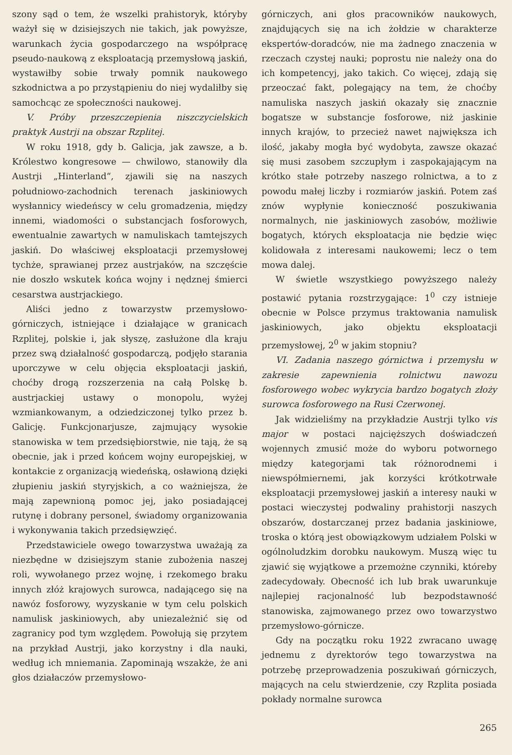szony sąd o tem, że wszelki prahistoryk, któryby ważył się w dzisiejszych nie takich, jak powyższe, warunkach życia gospodarczego na współpracę pseudo-naukową z eksploatacją przemysłową jaskiń, wystawiłby sobie trwały pomnik naukowego szkodnictwa a po przystąpieniu do niej wydaliłby się samochcąc ze społeczności naukowej.
V. Próby przeszczepienia niszczycielskich praktyk Austrji na obszar Rzplitej.
W roku 1918, gdy b. Galicja, jak zawsze, a b. Królestwo kongresowe — chwilowo, stanowiły dla Austrji „Hinterland“, zjawili się na naszych południowo-zachodnich terenach jaskiniowych wysłannicy wiedeńscy w celu gromadzenia, między innemi, wiadomości o substancjach fosforowych, ewentualnie zawartych w namuliskach tamtejszych jaskiń. Do właściwej eksploatacji przemysłowej tychże, sprawianej przez austrjaków, na szczęście nie doszło wskutek końca wojny i nędznej śmierci cesarstwa austrjackiego.
Aliści jedno z towarzystw przemysłowo-górniczych, istniejące i działające w granicach Rzplitej, polskie i, jak słyszę, zasłużone dla kraju przez swą działalność gospodarczą, podjęło starania uporczywe w celu objęcia eksploatacji jaskiń, choćby drogą rozszerzenia na całą Polskę b. austrjackiej ustawy o monopolu, wyżej wzmiankowanym, a odziedziczonej tylko przez b. Galicję. Funkcjonarjusze, zajmujący wysokie stanowiska w tem przedsiębiorstwie, nie tają, że są obecnie, jak i przed końcem wojny europejskiej, w kontakcie z organizacją wiedeńską, osławioną dzięki złupieniu jaskiń styryjskich, a co ważniejsza, że mają zapewnioną pomoc jej, jako posiadającej rutynę i dobrany personel, świadomy organizowania i wykonywania takich przedsięwzięć.
Przedstawiciele owego towarzystwa uważają za niezbędne w dzisiejszym stanie zubożenia naszej roli, wywołanego przez wojnę, i rzekomego braku innych złóż krajowych surowca, nadającego się na nawóz fosforowy, wyzyskanie w tym celu polskich namulisk jaskiniowych, aby uniezależnić się od zagranicy pod tym względem. Powołują się przytem na przykład Austrji, jako korzystny i dla nauki, według ich mniemania. Zapominają wszakże, że ani głos działaczów przemysłowo-
górniczych, ani głos pracowników naukowych, znajdujących się na ich żołdzie w charakterze ekspertów-doradców, nie ma żadnego znaczenia w rzeczach czystej nauki; poprostu nie należy ona do ich kompetencyj, jako takich. Co więcej, zdają się przeoczać fakt, polegający na tem, że choćby namuliska naszych jaskiń okazały się znacznie bogatsze w substancje fosforowe, niż jaskinie innych krajów, to przecież nawet największa ich ilość, jakaby mogła być wydobyta, zawsze okazać się musi zasobem szczupłym i zaspokajającym na krótko stałe potrzeby naszego rolnictwa, a to z powodu małej liczby i rozmiarów jaskiń. Potem zaś znów wypłynie konieczność poszukiwania normalnych, nie jaskiniowych zasobów, możliwie bogatych, których eksploatacja nie będzie więc kolidowała z interesami naukowemi; lecz o tem mowa dalej.
W świetle wszystkiego powyższego należy postawić pytania rozstrzygające: 1<sup>0</sup> czy istnieje obecnie w Polsce przymus traktowania namulisk jaskiniowych, jako objektu eksploatacji przemysłowej, 2<sup>0</sup> w jakim stopniu?
VI. Zadania naszego górnictwa i przemysłu w zakresie zapewnienia rolnictwu nawozu fosforowego wobec wykrycia bardzo bogatych złoży surowca fosforowego na Rusi Czerwonej.
Jak widzieliśmy na przykładzie Austrji tylko vis major w postaci najcięższych doświadczeń wojennych zmusić może do wyboru potwornego między kategorjami tak różnorodnemi i niewspółmiernemi, jak korzyści krótkotrwałe eksploatacji przemysłowej jaskiń a interesy nauki w postaci wieczystej podwaliny prahistorji naszych obszarów, dostarczanej przez badania jaskiniowe, troska o którą jest obowiązkowym udziałem Polski w ogólnoludzkim dorobku naukowym. Muszą więc tu zjawić się wyjątkowe a przemożne czynniki, któreby zadecydowały. Obecność ich lub brak uwarunkuje najlepiej racjonalność lub bezpodstawność stanowiska, zajmowanego przez owo towarzystwo przemysłowo-górnicze.
Gdy na początku roku 1922 zwracano uwagę jednemu z dyrektorów tego towarzystwa na potrzebę przeprowadzenia poszukiwań górniczych, mających na celu stwierdzenie, czy Rzplita posiada pokłady normalne surowca
265